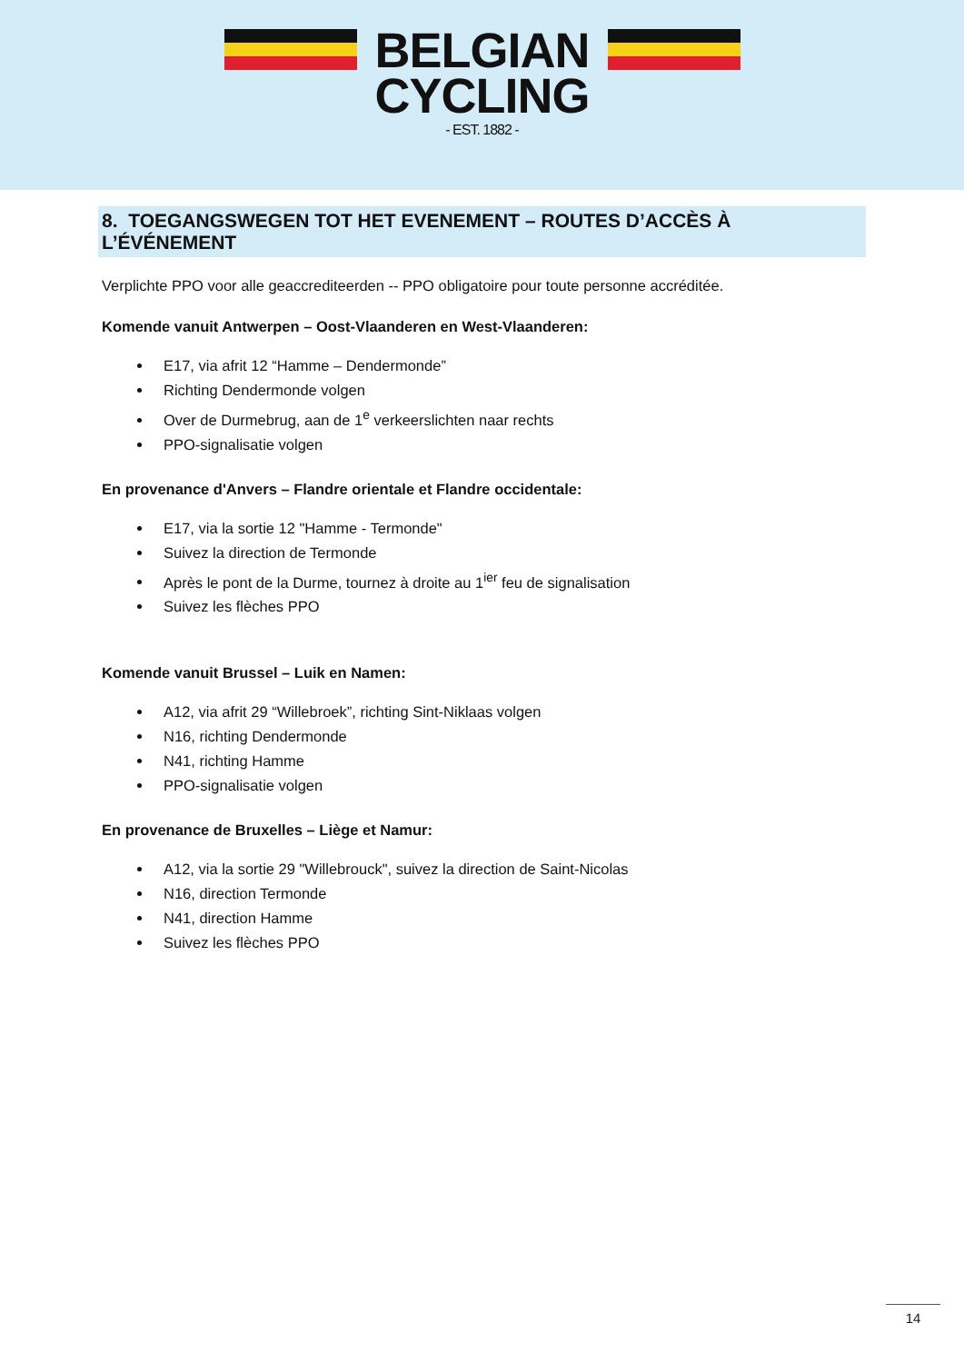BELGIAN
CYCLING
- EST. 1882 -
8. TOEGANGSWEGEN TOT HET EVENEMENT – ROUTES D’ACCÈS À L’ÉVÉNEMENT
Verplichte PPO voor alle geaccrediteerden -- PPO obligatoire pour toute personne accréditée.
Komende vanuit Antwerpen – Oost-Vlaanderen en West-Vlaanderen:
E17, via afrit 12 “Hamme – Dendermonde”
Richting Dendermonde volgen
Over de Durmebrug, aan de 1<sup>e</sup> verkeerslichten naar rechts
PPO-signalisatie volgen
En provenance d'Anvers – Flandre orientale et Flandre occidentale:
E17, via la sortie 12 "Hamme - Termonde"
Suivez la direction de Termonde
Après le pont de la Durme, tournez à droite au 1<sup>ier</sup> feu de signalisation
Suivez les flèches PPO
Komende vanuit Brussel – Luik en Namen:
A12, via afrit 29 “Willebroek”, richting Sint-Niklaas volgen
N16, richting Dendermonde
N41, richting Hamme
PPO-signalisatie volgen
En provenance de Bruxelles – Liège et Namur:
A12, via la sortie 29 "Willebrouck", suivez la direction de Saint-Nicolas
N16, direction Termonde
N41, direction Hamme
Suivez les flèches PPO
14